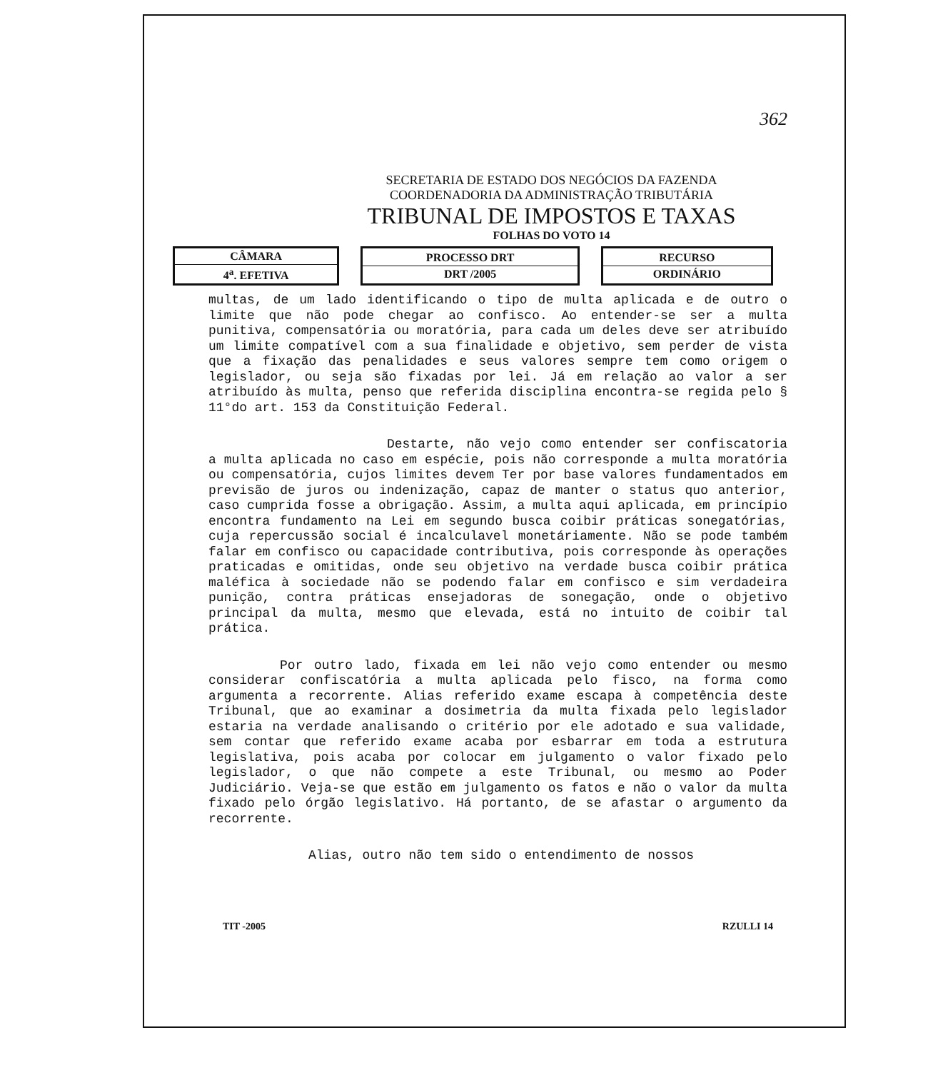362
SECRETARIA DE ESTADO DOS NEGÓCIOS DA FAZENDA
COORDENADORIA DA ADMINISTRAÇÃO TRIBUTÁRIA
TRIBUNAL DE IMPOSTOS E TAXAS
FOLHAS DO VOTO 14
| CÂMARA 4<sup>a</sup>. EFETIVA | PROCESSO DRT DRT /2005 | RECURSO ORDINÁRIO |
multas, de um lado identificando o tipo de multa aplicada e de outro o limite que não pode chegar ao confisco. Ao entender-se ser a multa punitiva, compensatória ou moratória, para cada um deles deve ser atribuído um limite compatível com a sua finalidade e objetivo, sem perder de vista que a fixação das penalidades e seus valores sempre tem como origem o legislador, ou seja são fixadas por lei. Já em relação ao valor a ser atribuído às multa, penso que referida disciplina encontra-se regida pelo § 11°do art. 153 da Constituição Federal.
Destarte, não vejo como entender ser confiscatoria a multa aplicada no caso em espécie, pois não corresponde a multa moratória ou compensatória, cujos limites devem Ter por base valores fundamentados em previsão de juros ou indenização, capaz de manter o status quo anterior, caso cumprida fosse a obrigação. Assim, a multa aqui aplicada, em princípio encontra fundamento na Lei em segundo busca coibir práticas sonegatórias, cuja repercussão social é incalculavel monetáriamente. Não se pode também falar em confisco ou capacidade contributiva, pois corresponde às operações praticadas e omitidas, onde seu objetivo na verdade busca coibir prática maléfica à sociedade não se podendo falar em confisco e sim verdadeira punição, contra práticas ensejadoras de sonegação, onde o objetivo principal da multa, mesmo que elevada, está no intuito de coibir tal prática.
Por outro lado, fixada em lei não vejo como entender ou mesmo considerar confiscatória a multa aplicada pelo fisco, na forma como argumenta a recorrente. Alias referido exame escapa à competência deste Tribunal, que ao examinar a dosimetria da multa fixada pelo legislador estaria na verdade analisando o critério por ele adotado e sua validade, sem contar que referido exame acaba por esbarrar em toda a estrutura legislativa, pois acaba por colocar em julgamento o valor fixado pelo legislador, o que não compete a este Tribunal, ou mesmo ao Poder Judiciário. Veja-se que estão em julgamento os fatos e não o valor da multa fixado pelo órgão legislativo. Há portanto, de se afastar o argumento da recorrente.
Alias, outro não tem sido o entendimento de nossos
TIT -2005 RZULLI 14